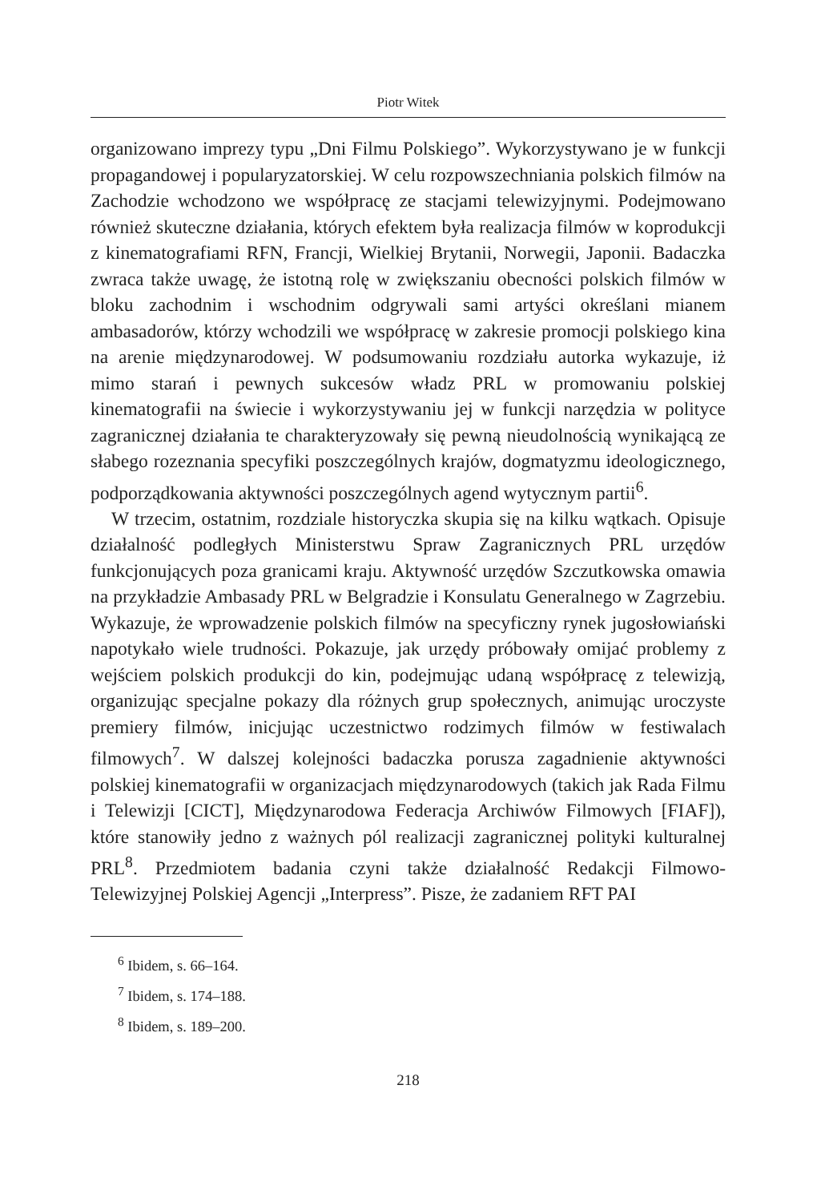Piotr Witek
organizowano imprezy typu „Dni Filmu Polskiego”. Wykorzystywano je w funkcji propagandowej i popularyzatorskiej. W celu rozpowszechniania polskich filmów na Zachodzie wchodzono we współpracę ze stacjami telewizyjnymi. Podejmowano również skuteczne działania, których efektem była realizacja filmów w koprodukcji z kinematografiami RFN, Francji, Wielkiej Brytanii, Norwegii, Japonii. Badaczka zwraca także uwagę, że istotną rolę w zwiększaniu obecności polskich filmów w bloku zachodnim i wschodnim odgrywali sami artyści określani mianem ambasadorów, którzy wchodzili we współpracę w zakresie promocji polskiego kina na arenie międzynarodowej. W podsumowaniu rozdziału autorka wykazuje, iż mimo starań i pewnych sukcesów władz PRL w promowaniu polskiej kinematografii na świecie i wykorzystywaniu jej w funkcji narzędzia w polityce zagranicznej działania te charakteryzowały się pewną nieudolnością wynikającą ze słabego rozeznania specyfiki poszczególnych krajów, dogmatyzmu ideologicznego, podporządkowania aktywności poszczególnych agend wytycznym partii<sup>6</sup>.
W trzecim, ostatnim, rozdziale historyczka skupia się na kilku wątkach. Opisuje działalność podległych Ministerstwu Spraw Zagranicznych PRL urzędów funkcjonujących poza granicami kraju. Aktywność urzędów Szczutkowska omawia na przykładzie Ambasady PRL w Belgradzie i Konsulatu Generalnego w Zagrzebiu. Wykazuje, że wprowadzenie polskich filmów na specyficzny rynek jugosłowiański napotykało wiele trudności. Pokazuje, jak urzędy próbowały omijać problemy z wejściem polskich produkcji do kin, podejmując udaną współpracę z telewizją, organizując specjalne pokazy dla różnych grup społecznych, animując uroczyste premiery filmów, inicjując uczestnictwo rodzimych filmów w festiwalach filmowych<sup>7</sup>. W dalszej kolejności badaczka porusza zagadnienie aktywności polskiej kinematografii w organizacjach międzynarodowych (takich jak Rada Filmu i Telewizji [CICT], Międzynarodowa Federacja Archiwów Filmowych [FIAF]), które stanowiły jedno z ważnych pól realizacji zagranicznej polityki kulturalnej PRL<sup>8</sup>. Przedmiotem badania czyni także działalność Redakcji Filmowo-Telewizyjnej Polskiej Agencji „Interpress”. Pisze, że zadaniem RFT PAI
<sup>6</sup> Ibidem, s. 66–164.
<sup>7</sup> Ibidem, s. 174–188.
<sup>8</sup> Ibidem, s. 189–200.
218